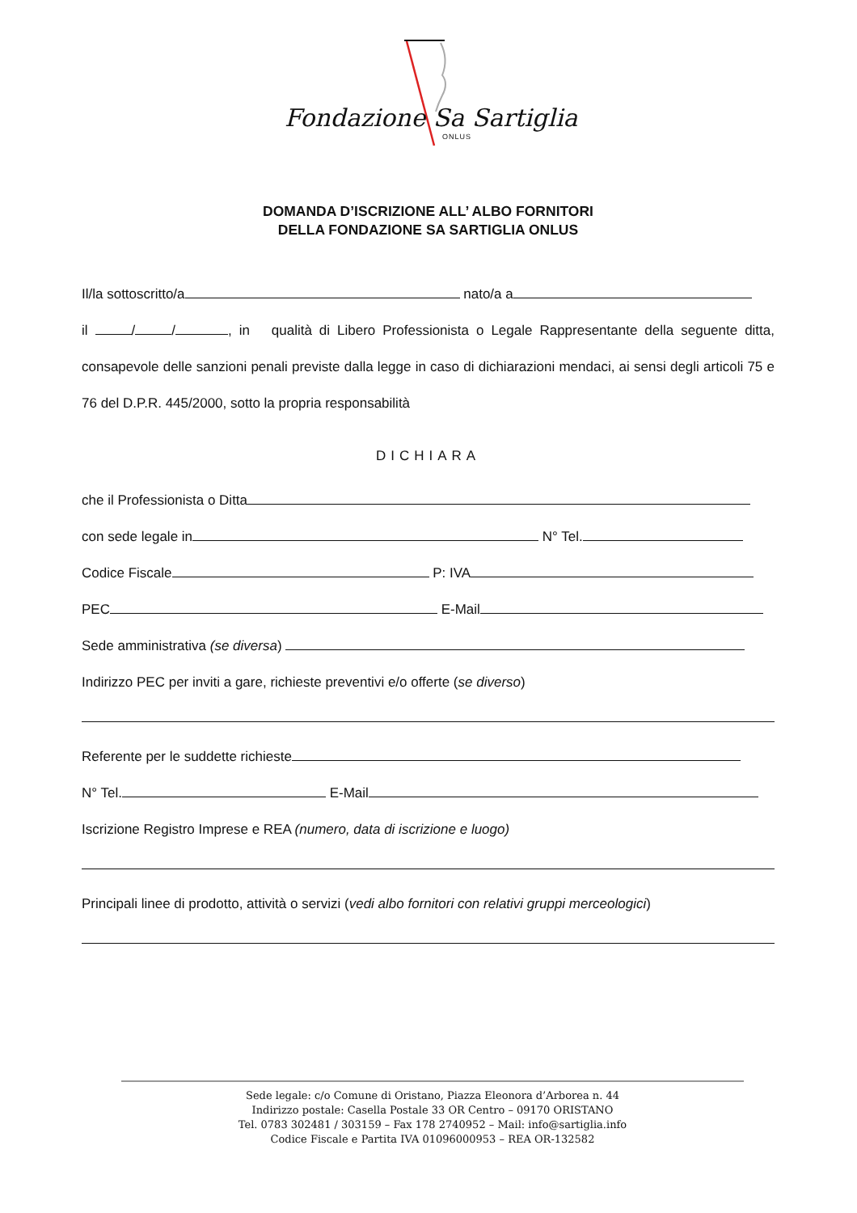Fondazione Sa Sartiglia
ONLUS
DOMANDA D’ISCRIZIONE ALL’ ALBO FORNITORI
DELLA FONDAZIONE SA SARTIGLIA ONLUS
Il/la sottoscritto/a nato/a a
il / / , in qualità di Libero Professionista o Legale Rappresentante della seguente ditta, consapevole delle sanzioni penali previste dalla legge in caso di dichiarazioni mendaci, ai sensi degli articoli 75 e 76 del D.P.R. 445/2000, sotto la propria responsabilità
DICHIARA
che il Professionista o Ditta
con sede legale in N° Tel.
Codice Fiscale P: IVA
PEC E-Mail
Sede amministrativa (se diversa)
Indirizzo PEC per inviti a gare, richieste preventivi e/o offerte (se diverso)
Referente per le suddette richieste
N° Tel. E-Mail
Iscrizione Registro Imprese e REA (numero, data di iscrizione e luogo)
Principali linee di prodotto, attività o servizi (vedi albo fornitori con relativi gruppi merceologici)
Sede legale: c/o Comune di Oristano, Piazza Eleonora d’Arborea n. 44
Indirizzo postale: Casella Postale 33 OR Centro – 09170 ORISTANO
Tel. 0783 302481 / 303159 – Fax 178 2740952 – Mail: info@sartiglia.info
Codice Fiscale e Partita IVA 01096000953 – REA OR-132582